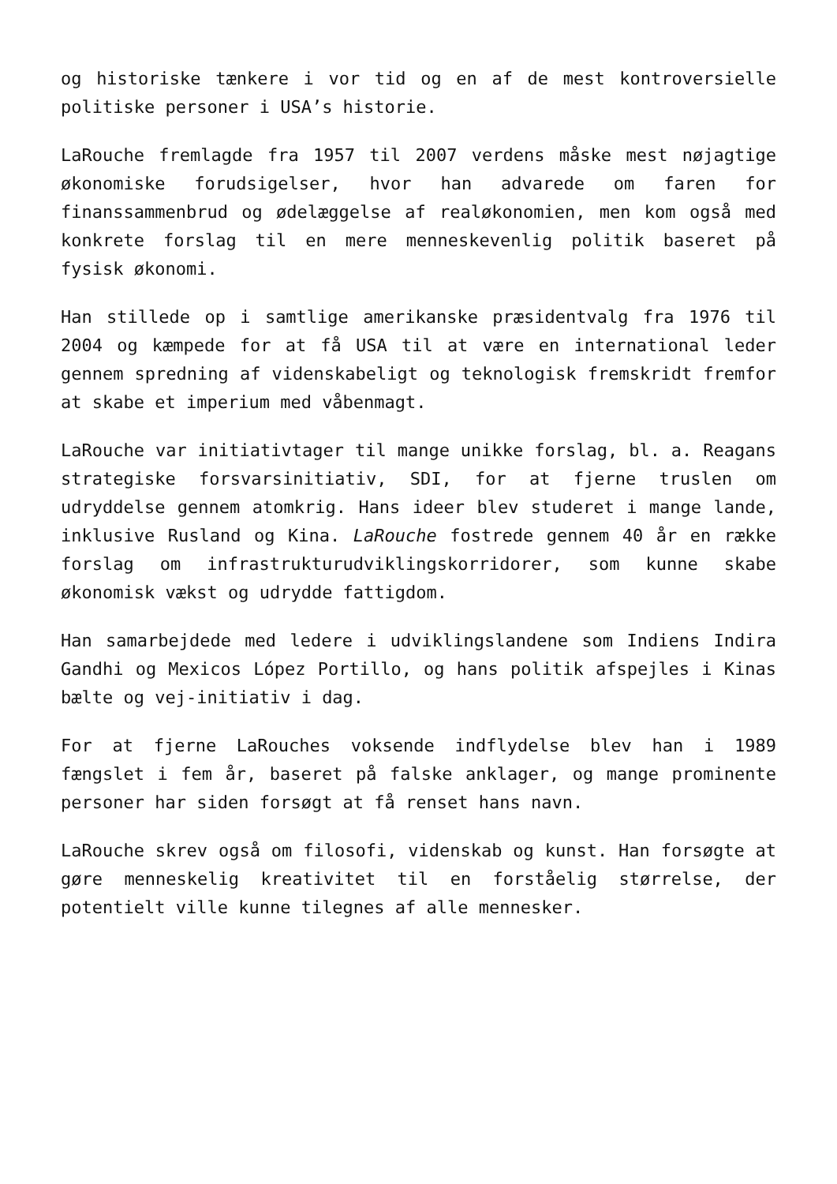og historiske tænkere i vor tid og en af de mest kontroversielle politiske personer i USA’s historie.
LaRouche fremlagde fra 1957 til 2007 verdens måske mest nøjagtige økonomiske forudsigelser, hvor han advarede om faren for finanssammenbrud og ødelæggelse af realøkonomien, men kom også med konkrete forslag til en mere menneskevenlig politik baseret på fysisk økonomi.
Han stillede op i samtlige amerikanske præsidentvalg fra 1976 til 2004 og kæmpede for at få USA til at være en international leder gennem spredning af videnskabeligt og teknologisk fremskridt fremfor at skabe et imperium med våbenmagt.
LaRouche var initiativtager til mange unikke forslag, bl. a. Reagans strategiske forsvarsinitiativ, SDI, for at fjerne truslen om udryddelse gennem atomkrig. Hans ideer blev studeret i mange lande, inklusive Rusland og Kina. LaRouche fostrede gennem 40 år en række forslag om infrastrukturudviklingskorridorer, som kunne skabe økonomisk vækst og udrydde fattigdom.
Han samarbejdede med ledere i udviklingslandene som Indiens Indira Gandhi og Mexicos López Portillo, og hans politik afspejles i Kinas bælte og vej-initiativ i dag.
For at fjerne LaRouches voksende indflydelse blev han i 1989 fængslet i fem år, baseret på falske anklager, og mange prominente personer har siden forsøgt at få renset hans navn.
LaRouche skrev også om filosofi, videnskab og kunst. Han forsøgte at gøre menneskelig kreativitet til en forståelig størrelse, der potentielt ville kunne tilegnes af alle mennesker.